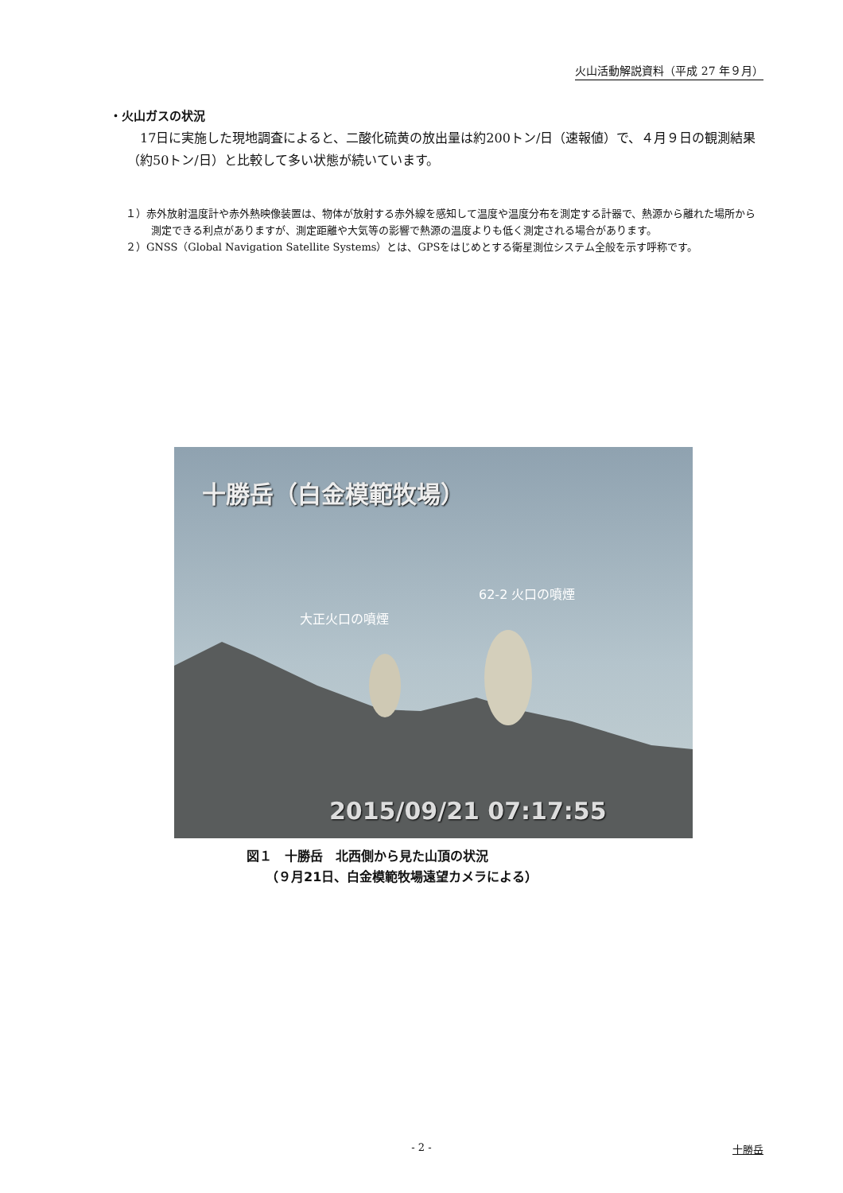火山活動解説資料（平成 27 年９月）
・火山ガスの状況
　17日に実施した現地調査によると、二酸化硫黄の放出量は約200トン/日（速報値）で、４月９日の観測結果（約50トン/日）と比較して多い状態が続いています。
１）赤外放射温度計や赤外熱映像装置は、物体が放射する赤外線を感知して温度や温度分布を測定する計器で、熱源から離れた場所から測定できる利点がありますが、測定距離や大気等の影響で熱源の温度よりも低く測定される場合があります。
２）GNSS（Global Navigation Satellite Systems）とは、GPSをはじめとする衛星測位システム全般を示す呼称です。
十勝岳（白金模範牧場）
62-2 火口の噴煙
大正火口の噴煙
2015/09/21 07:17:55
図１　十勝岳　北西側から見た山頂の状況
　　（９月21日、白金模範牧場遠望カメラによる）
- 2 - 十勝岳